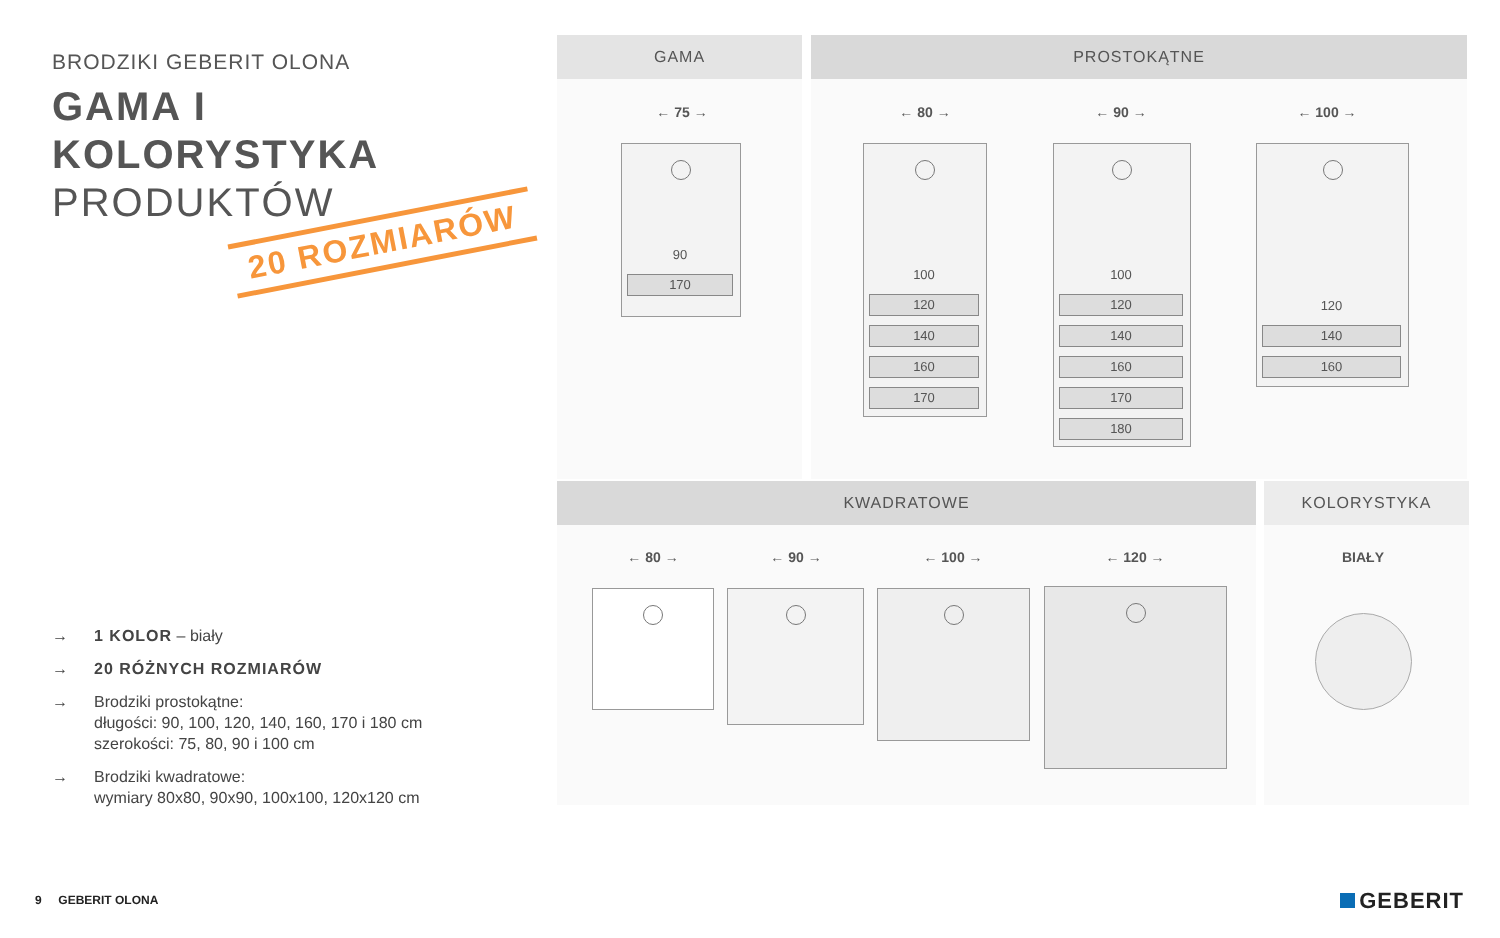BRODZIKI GEBERIT OLONA
GAMA I KOLORYSTYKA
PRODUKTÓW
20 ROZMIARÓW
→ 1 KOLOR – biały
→ 20 RÓŻNYCH ROZMIARÓW
→ Brodziki prostokątne:
długości: 90, 100, 120, 140, 160, 170 i 180 cm
szerokości: 75, 80, 90 i 100 cm
→ Brodziki kwadratowe:
wymiary 80x80, 90x90, 100x100, 120x120 cm
GAMA PROSTOKĄTNE
KWADRATOWE KOLORYSTYKA
← 75 →
90
170
← 80 →
100
120
140
160
170
← 90 →
100
120
140
160
170
180
← 100 →
120
140
160
← 80 → ← 90 → ← 100 → ← 120 → BIAŁY
9 GEBERIT OLONA GEBERIT